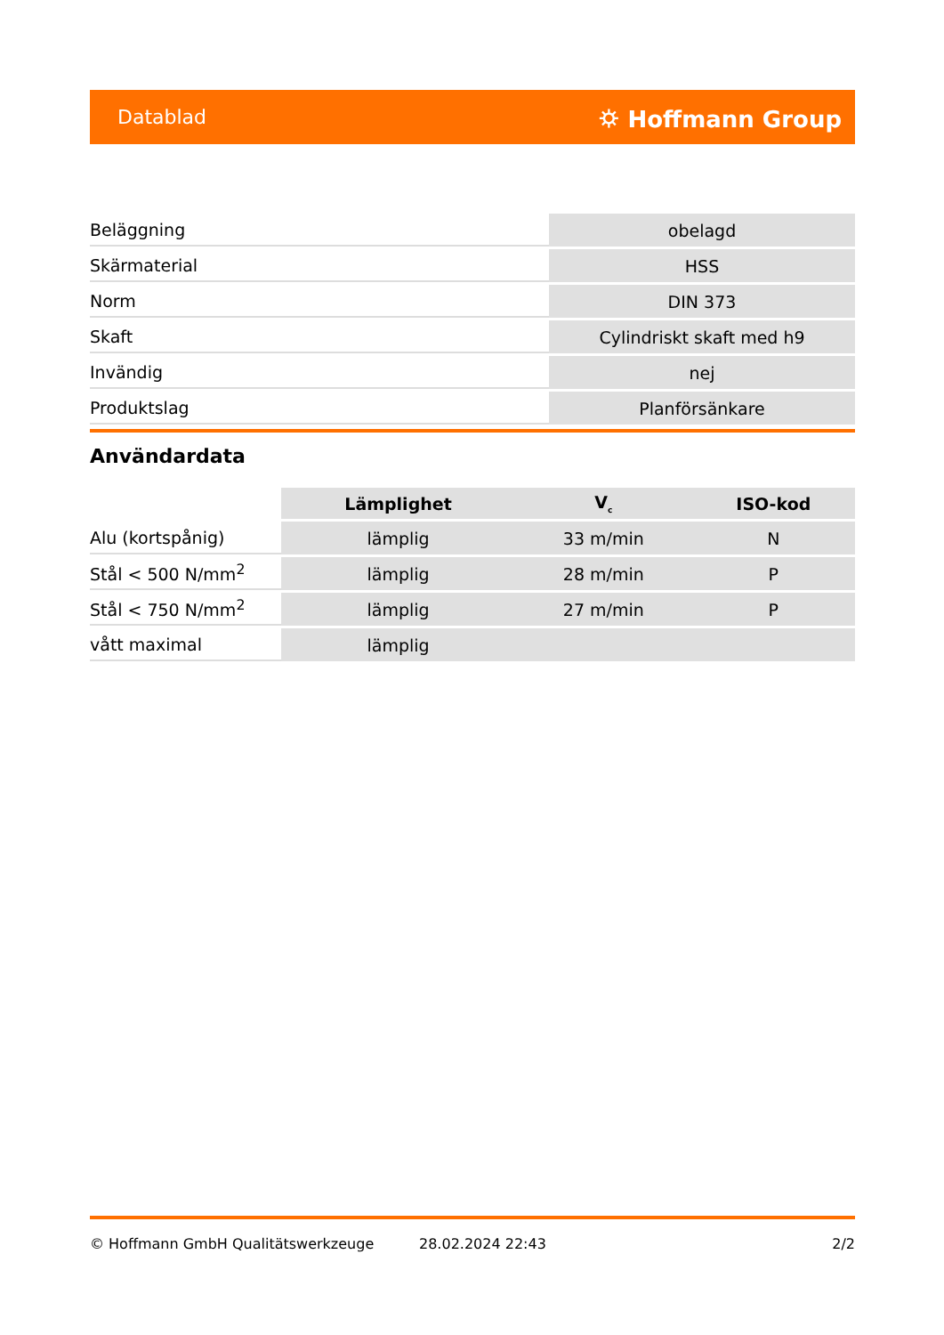Datablad ⛭ Hoffmann Group
| Beläggning | obelagd |
| Skärmaterial | HSS |
| Norm | DIN 373 |
| Skaft | Cylindriskt skaft med h9 |
| Invändig | nej |
| Produktslag | Planförsänkare |
Användardata
| | Lämplighet | V<sub>c</sub> | ISO-kod |
| --- | --- | --- | --- |
| Alu (kortspånig) | lämplig | 33 m/min | N |
| Stål < 500 N/mm<sup>2</sup> | lämplig | 28 m/min | P |
| Stål < 750 N/mm<sup>2</sup> | lämplig | 27 m/min | P |
| vått maximal | lämplig | | |
© Hoffmann GmbH Qualitätswerkzeuge 28.02.2024 22:43 2/2